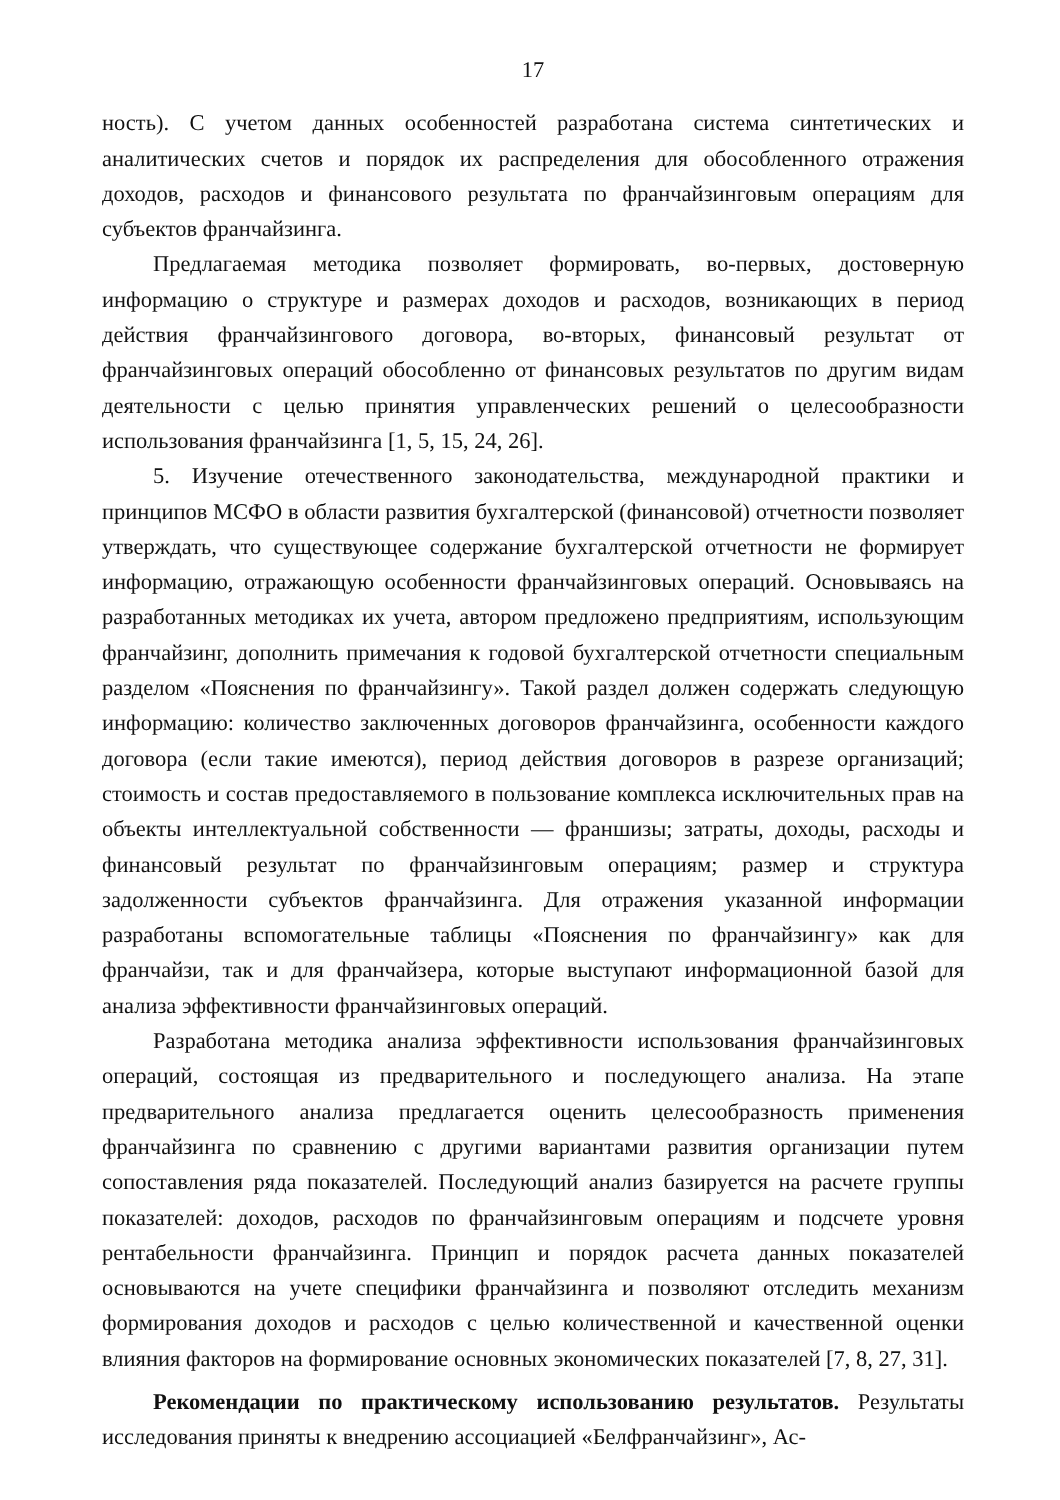17
ность). С учетом данных особенностей разработана система синтетических и аналитических счетов и порядок их распределения для обособленного отражения доходов, расходов и финансового результата по франчайзинговым операциям для субъектов франчайзинга.
Предлагаемая методика позволяет формировать, во-первых, достоверную информацию о структуре и размерах доходов и расходов, возникающих в период действия франчайзингового договора, во-вторых, финансовый результат от франчайзинговых операций обособленно от финансовых результатов по другим видам деятельности с целью принятия управленческих решений о целесообразности использования франчайзинга [1, 5, 15, 24, 26].
5. Изучение отечественного законодательства, международной практики и принципов МСФО в области развития бухгалтерской (финансовой) отчетности позволяет утверждать, что существующее содержание бухгалтерской отчетности не формирует информацию, отражающую особенности франчайзинговых операций. Основываясь на разработанных методиках их учета, автором предложено предприятиям, использующим франчайзинг, дополнить примечания к годовой бухгалтерской отчетности специальным разделом «Пояснения по франчайзингу». Такой раздел должен содержать следующую информацию: количество заключенных договоров франчайзинга, особенности каждого договора (если такие имеются), период действия договоров в разрезе организаций; стоимость и состав предоставляемого в пользование комплекса исключительных прав на объекты интеллектуальной собственности — франшизы; затраты, доходы, расходы и финансовый результат по франчайзинговым операциям; размер и структура задолженности субъектов франчайзинга. Для отражения указанной информации разработаны вспомогательные таблицы «Пояснения по франчайзингу» как для франчайзи, так и для франчайзера, которые выступают информационной базой для анализа эффективности франчайзинговых операций.
Разработана методика анализа эффективности использования франчайзинговых операций, состоящая из предварительного и последующего анализа. На этапе предварительного анализа предлагается оценить целесообразность применения франчайзинга по сравнению с другими вариантами развития организации путем сопоставления ряда показателей. Последующий анализ базируется на расчете группы показателей: доходов, расходов по франчайзинговым операциям и подсчете уровня рентабельности франчайзинга. Принцип и порядок расчета данных показателей основываются на учете специфики франчайзинга и позволяют отследить механизм формирования доходов и расходов с целью количественной и качественной оценки влияния факторов на формирование основных экономических показателей [7, 8, 27, 31].
Рекомендации по практическому использованию результатов. Результаты исследования приняты к внедрению ассоциацией «Белфранчайзинг», Ас-